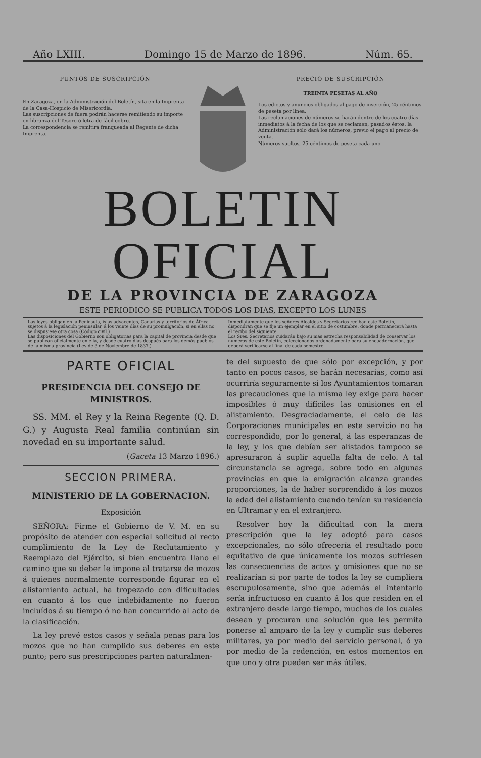Año LXIII. Domingo 15 de Marzo de 1896. Núm. 65.
PUNTOS DE SUSCRIPCIÓN
En Zaragoza, en la Administración del Boletín, sita en la Imprenta de la Casa-Hospicio de Misericordia.
Las suscripciones de fuera podrán hacerse remitiendo su importe en libranza del Tesoro ó letra de fácil cobro.
La correspondencia se remitirá franqueada al Regente de dicha Imprenta.
PRECIO DE SUSCRIPCIÓN
TREINTA PESETAS AL AÑO
Los edictos y anuncios obligados al pago de inserción, 25 céntimos de peseta por línea.
Las reclamaciones de números se harán dentro de los cuatro días inmediatos á la fecha de los que se reclamen; pasados éstos, la Administración sólo dará los números, previo el pago al precio de venta.
Números sueltos, 25 céntimos de peseta cada uno.
BOLETIN OFICIAL
DE LA PROVINCIA DE ZARAGOZA
ESTE PERIODICO SE PUBLICA TODOS LOS DIAS, EXCEPTO LOS LUNES
Las leyes obligan en la Península, islas adyacentes, Canarias y territorios de África sujetos á la legislación peninsular, á los veinte días de su promulgación, si en ellas no se dispusiese otra cosa (Código civil.)
Las disposiciones del Gobierno son obligatorias para la capital de provincia desde que se publican oficialmente en ella, y desde cuatro días después para los demás pueblos de la misma provincia (Ley de 3 de Noviembre de 1837.)
Inmediatamente que los señores Alcaldes y Secretarios reciban este Boletín, dispondrán que se fije un ejemplar en el sitio de costumbre, donde permanecerá hasta el recibo del siguiente.
Los Sres. Secretarios cuidarán bajo su más estrecha responsabilidad de conservar los números de este Boletín, coleccionados ordenadamente para su encuadernación, que deberá verificarse al final de cada semestre.
PARTE OFICIAL
PRESIDENCIA DEL CONSEJO DE MINISTROS.
SS. MM. el Rey y la Reina Regente (Q. D. G.) y Augusta Real familia continúan sin novedad en su importante salud.
(Gaceta 13 Marzo 1896.)
SECCION PRIMERA.
MINISTERIO DE LA GOBERNACION.
Exposición
SEÑORA: Firme el Gobierno de V. M. en su propósito de atender con especial solicitud al recto cumplimiento de la Ley de Reclutamiento y Reemplazo del Ejército, si bien encuentra llano el camino que su deber le impone al tratarse de mozos á quienes normalmente corresponde figurar en el alistamiento actual, ha tropezado con dificultades en cuanto á los que indebidamente no fueron incluídos á su tiempo ó no han concurrido al acto de la clasificación.
La ley prevé estos casos y señala penas para los mozos que no han cumplido sus deberes en este punto; pero sus prescripciones parten naturalmen-
te del supuesto de que sólo por excepción, y por tanto en pocos casos, se harán necesarias, como así ocurriría seguramente si los Ayuntamientos tomaran las precauciones que la misma ley exige para hacer imposibles ó muy difíciles las omisiones en el alistamiento. Desgraciadamente, el celo de las Corporaciones municipales en este servicio no ha correspondido, por lo general, á las esperanzas de la ley, y los que debían ser alistados tampoco se apresuraron á suplir aquella falta de celo. A tal circunstancia se agrega, sobre todo en algunas provincias en que la emigración alcanza grandes proporciones, la de haber sorprendido á los mozos la edad del alistamiento cuando tenían su residencia en Ultramar y en el extranjero.
Resolver hoy la dificultad con la mera prescripción que la ley adoptó para casos excepcionales, no sólo ofrecería el resultado poco equitativo de que únicamente los mozos sufriesen las consecuencias de actos y omisiones que no se realizarían si por parte de todos la ley se cumpliera escrupulosamente, sino que además el intentarlo sería infructuoso en cuanto á los que residen en el extranjero desde largo tiempo, muchos de los cuales desean y procuran una solución que les permita ponerse al amparo de la ley y cumplir sus deberes militares, ya por medio del servicio personal, ó ya por medio de la redención, en estos momentos en que uno y otra pueden ser más útiles.